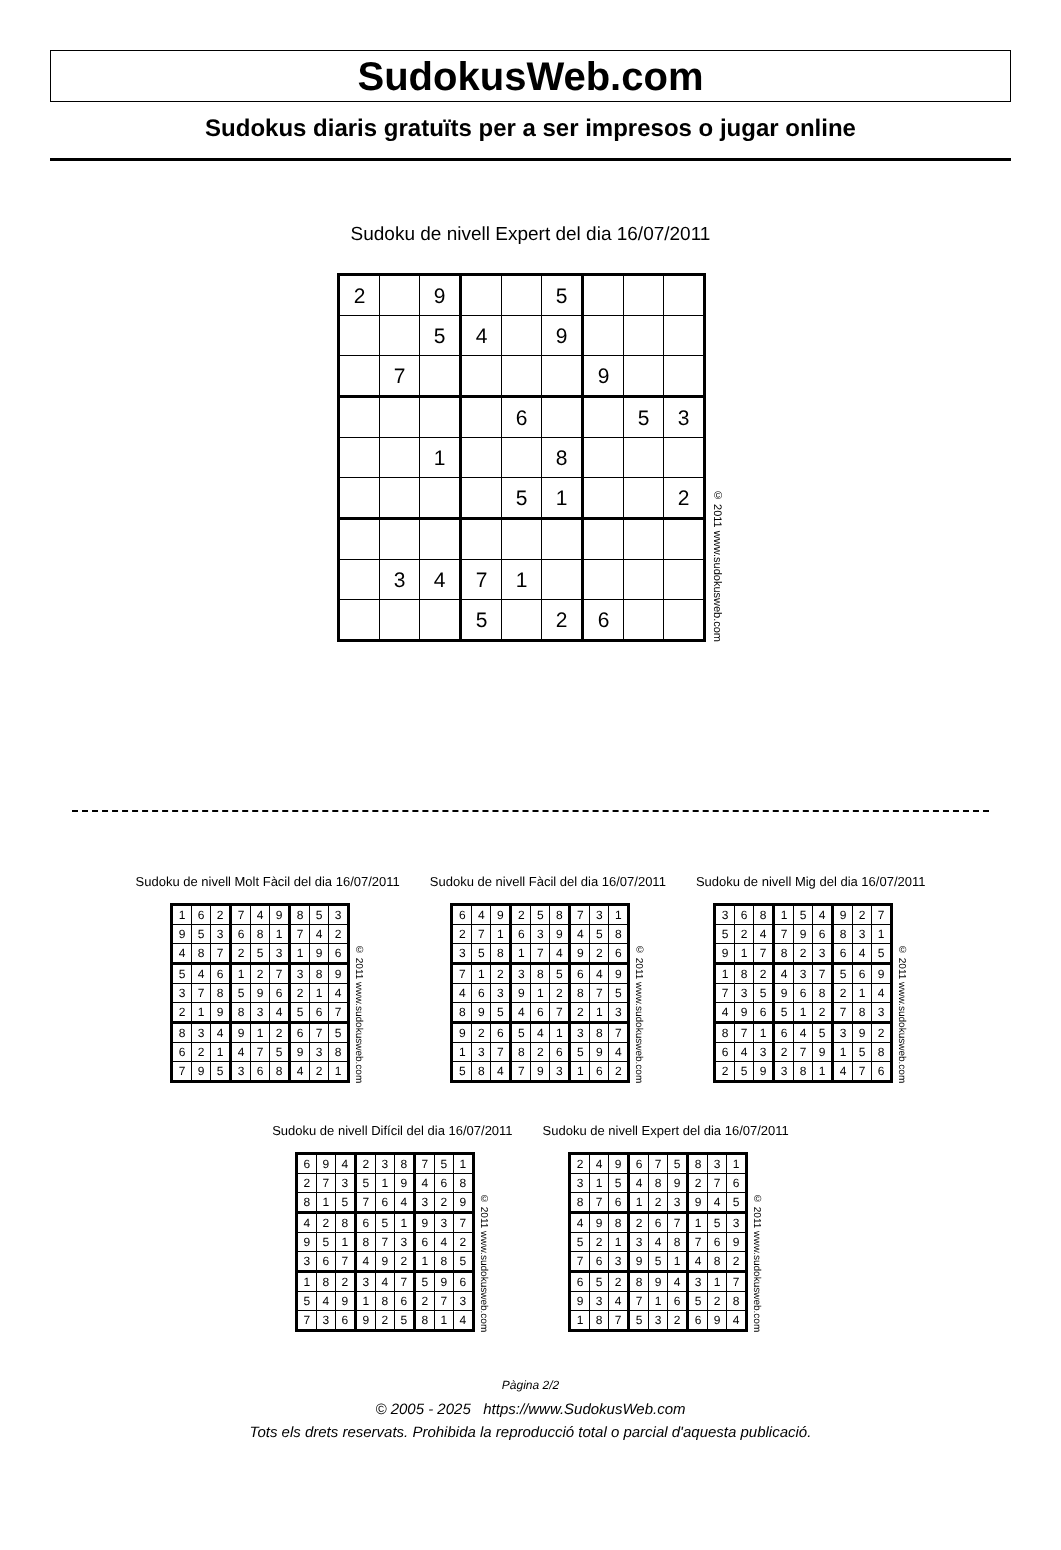SudokusWeb.com
Sudokus diaris gratuïts per a ser impresos o jugar online
Sudoku de nivell Expert del dia 16/07/2011
| 2 | | 9 | | | 5 | | | |
| | | 5 | 4 | | 9 | | | |
| | 7 | | | | | 9 | | |
| | | | | 6 | | | 5 | 3 |
| | | 1 | | | 8 | | | |
| | | | | 5 | 1 | | | 2 |
| | 3 | 4 | 7 | 1 | | | | |
| | | | 5 | | 2 | 6 | | |
© 2011 www.sudokusweb.com
Sudoku de nivell Molt Fàcil del dia 16/07/2011
| 1 | 6 | 2 | 7 | 4 | 9 | 8 | 5 | 3 |
| 9 | 5 | 3 | 6 | 8 | 1 | 7 | 4 | 2 |
| 4 | 8 | 7 | 2 | 5 | 3 | 1 | 9 | 6 |
| 5 | 4 | 6 | 1 | 2 | 7 | 3 | 8 | 9 |
| 3 | 7 | 8 | 5 | 9 | 6 | 2 | 1 | 4 |
| 2 | 1 | 9 | 8 | 3 | 4 | 5 | 6 | 7 |
| 8 | 3 | 4 | 9 | 1 | 2 | 6 | 7 | 5 |
| 6 | 2 | 1 | 4 | 7 | 5 | 9 | 3 | 8 |
| 7 | 9 | 5 | 3 | 6 | 8 | 4 | 2 | 1 |
© 2011 www.sudokusweb.com
Sudoku de nivell Fàcil del dia 16/07/2011
| 6 | 4 | 9 | 2 | 5 | 8 | 7 | 3 | 1 |
| 2 | 7 | 1 | 6 | 3 | 9 | 4 | 5 | 8 |
| 3 | 5 | 8 | 1 | 7 | 4 | 9 | 2 | 6 |
| 7 | 1 | 2 | 3 | 8 | 5 | 6 | 4 | 9 |
| 4 | 6 | 3 | 9 | 1 | 2 | 8 | 7 | 5 |
| 8 | 9 | 5 | 4 | 6 | 7 | 2 | 1 | 3 |
| 9 | 2 | 6 | 5 | 4 | 1 | 3 | 8 | 7 |
| 1 | 3 | 7 | 8 | 2 | 6 | 5 | 9 | 4 |
| 5 | 8 | 4 | 7 | 9 | 3 | 1 | 6 | 2 |
© 2011 www.sudokusweb.com
Sudoku de nivell Mig del dia 16/07/2011
| 3 | 6 | 8 | 1 | 5 | 4 | 9 | 2 | 7 |
| 5 | 2 | 4 | 7 | 9 | 6 | 8 | 3 | 1 |
| 9 | 1 | 7 | 8 | 2 | 3 | 6 | 4 | 5 |
| 1 | 8 | 2 | 4 | 3 | 7 | 5 | 6 | 9 |
| 7 | 3 | 5 | 9 | 6 | 8 | 2 | 1 | 4 |
| 4 | 9 | 6 | 5 | 1 | 2 | 7 | 8 | 3 |
| 8 | 7 | 1 | 6 | 4 | 5 | 3 | 9 | 2 |
| 6 | 4 | 3 | 2 | 7 | 9 | 1 | 5 | 8 |
| 2 | 5 | 9 | 3 | 8 | 1 | 4 | 7 | 6 |
© 2011 www.sudokusweb.com
Sudoku de nivell Difícil del dia 16/07/2011
| 6 | 9 | 4 | 2 | 3 | 8 | 7 | 5 | 1 |
| 2 | 7 | 3 | 5 | 1 | 9 | 4 | 6 | 8 |
| 8 | 1 | 5 | 7 | 6 | 4 | 3 | 2 | 9 |
| 4 | 2 | 8 | 6 | 5 | 1 | 9 | 3 | 7 |
| 9 | 5 | 1 | 8 | 7 | 3 | 6 | 4 | 2 |
| 3 | 6 | 7 | 4 | 9 | 2 | 1 | 8 | 5 |
| 1 | 8 | 2 | 3 | 4 | 7 | 5 | 9 | 6 |
| 5 | 4 | 9 | 1 | 8 | 6 | 2 | 7 | 3 |
| 7 | 3 | 6 | 9 | 2 | 5 | 8 | 1 | 4 |
© 2011 www.sudokusweb.com
Sudoku de nivell Expert del dia 16/07/2011
| 2 | 4 | 9 | 6 | 7 | 5 | 8 | 3 | 1 |
| 3 | 1 | 5 | 4 | 8 | 9 | 2 | 7 | 6 |
| 8 | 7 | 6 | 1 | 2 | 3 | 9 | 4 | 5 |
| 4 | 9 | 8 | 2 | 6 | 7 | 1 | 5 | 3 |
| 5 | 2 | 1 | 3 | 4 | 8 | 7 | 6 | 9 |
| 7 | 6 | 3 | 9 | 5 | 1 | 4 | 8 | 2 |
| 6 | 5 | 2 | 8 | 9 | 4 | 3 | 1 | 7 |
| 9 | 3 | 4 | 7 | 1 | 6 | 5 | 2 | 8 |
| 1 | 8 | 7 | 5 | 3 | 2 | 6 | 9 | 4 |
© 2011 www.sudokusweb.com
Pàgina 2/2
© 2005 - 2025 https://www.SudokusWeb.com
Tots els drets reservats. Prohibida la reproducció total o parcial d'aquesta publicació.